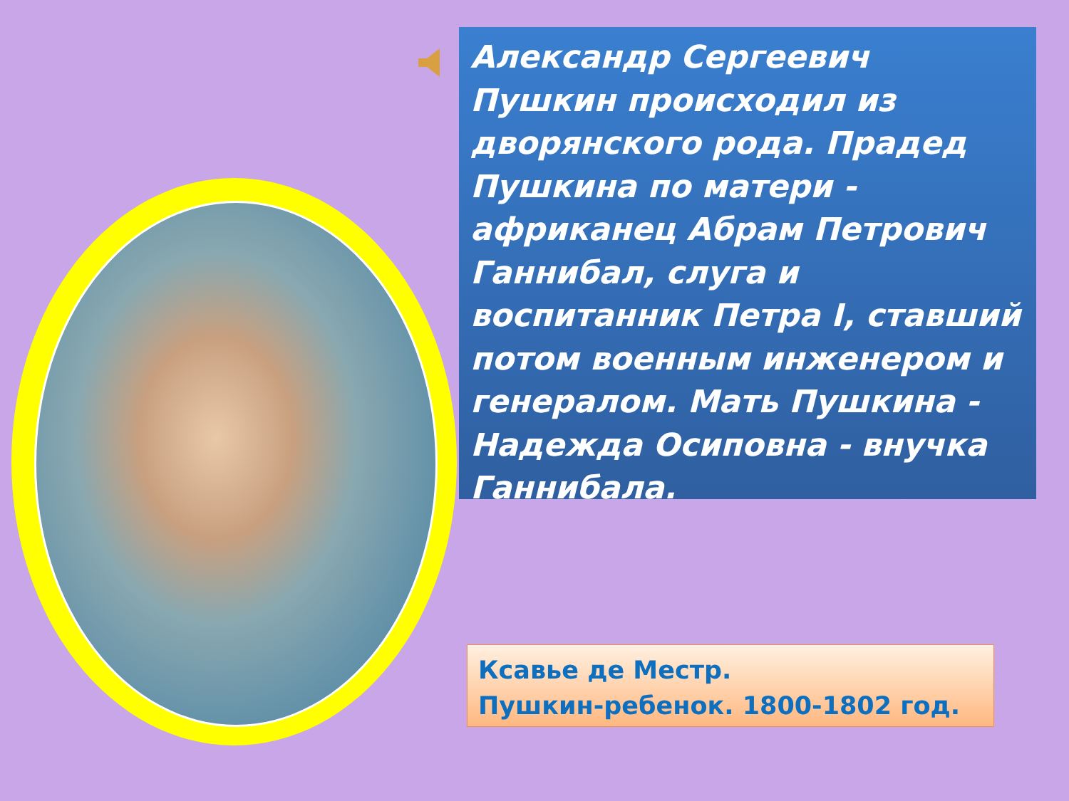Александр Сергеевич Пушкин происходил из дворянского рода. Прадед Пушкина по матери - африканец Абрам Петрович Ганнибал, слуга и воспитанник Петра I, ставший потом военным инженером и генералом. Мать Пушкина - Надежда Осиповна - внучка Ганнибала.
Ксавье де Местр.
Пушкин-ребенок. 1800-1802 год.